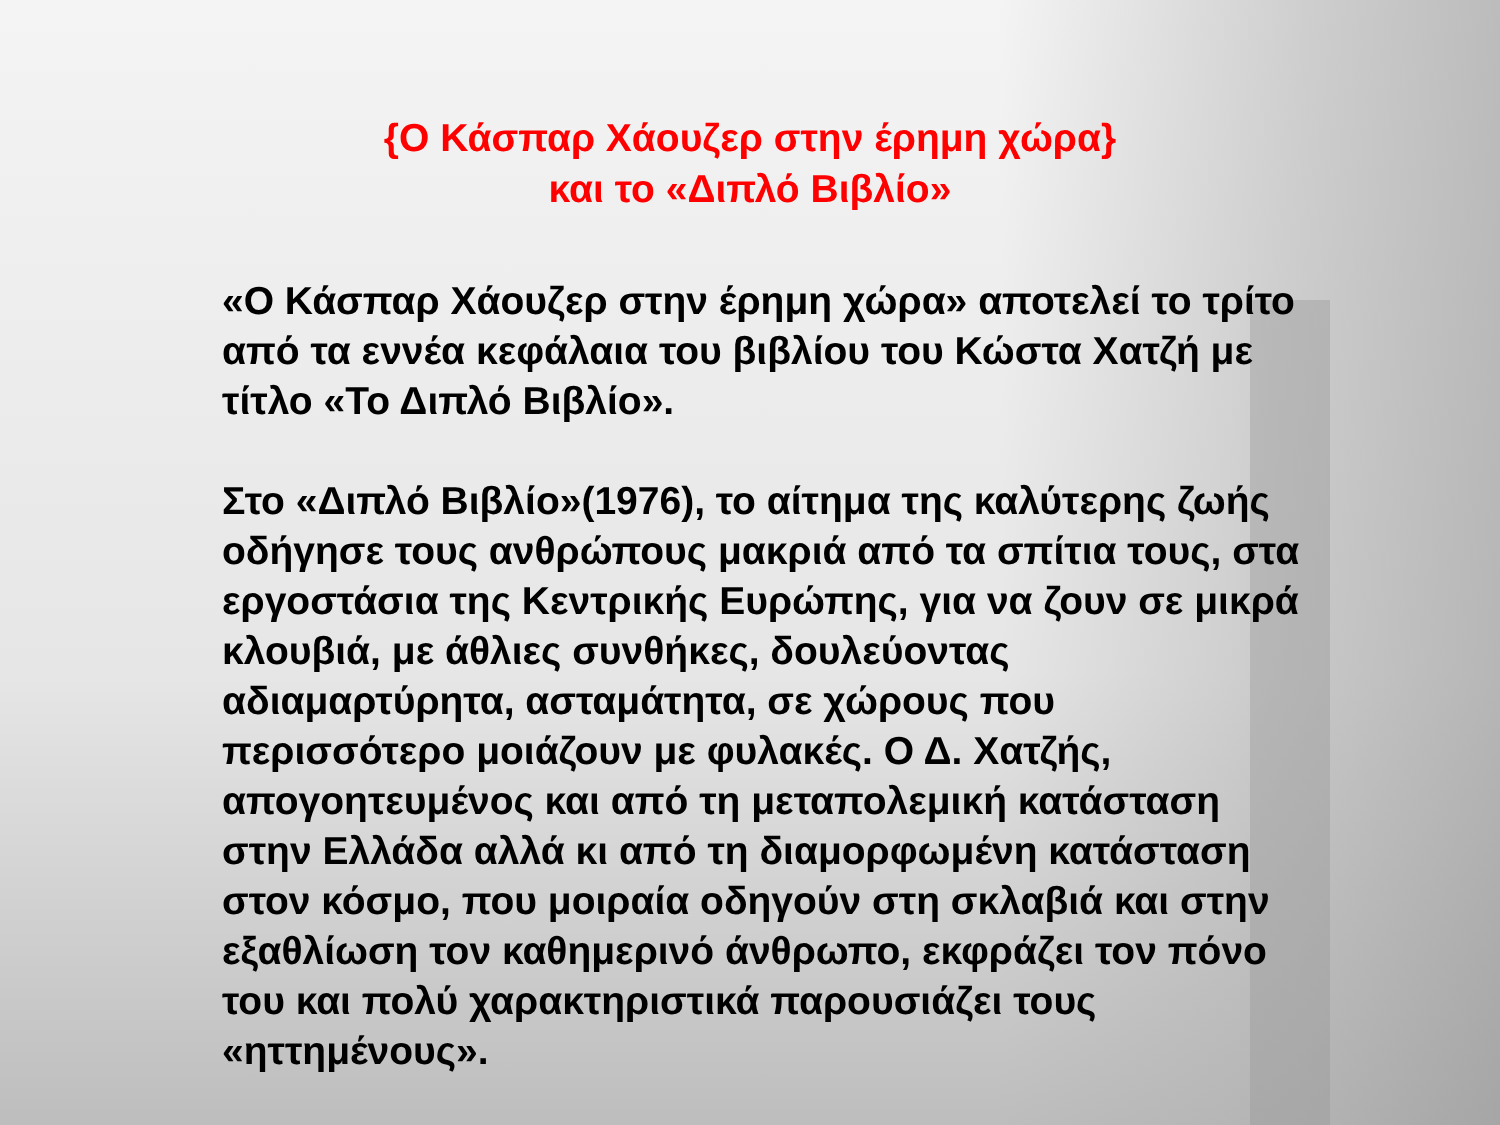{Ο Κάσπαρ Χάουζερ στην έρημη χώρα}
και το «Διπλό Βιβλίο»
«Ο Κάσπαρ Χάουζερ στην έρημη χώρα» αποτελεί το τρίτο από τα εννέα κεφάλαια του βιβλίου του Κώστα Χατζή με τίτλο «Το Διπλό Βιβλίο».
Στο «Διπλό Βιβλίο»(1976), το αίτημα της καλύτερης ζωής οδήγησε τους ανθρώπους μακριά από τα σπίτια τους, στα εργοστάσια της Κεντρικής Ευρώπης, για να ζουν σε μικρά κλουβιά, με άθλιες συνθήκες, δουλεύοντας αδιαμαρτύρητα, ασταμάτητα, σε χώρους που περισσότερο μοιάζουν με φυλακές. Ο Δ. Χατζής, απογοητευμένος και από τη μεταπολεμική κατάσταση στην Ελλάδα αλλά κι από τη διαμορφωμένη κατάσταση στον κόσμο, που μοιραία οδηγούν στη σκλαβιά και στην εξαθλίωση τον καθημερινό άνθρωπο, εκφράζει τον πόνο του και πολύ χαρακτηριστικά παρουσιάζει τους «ηττημένους».